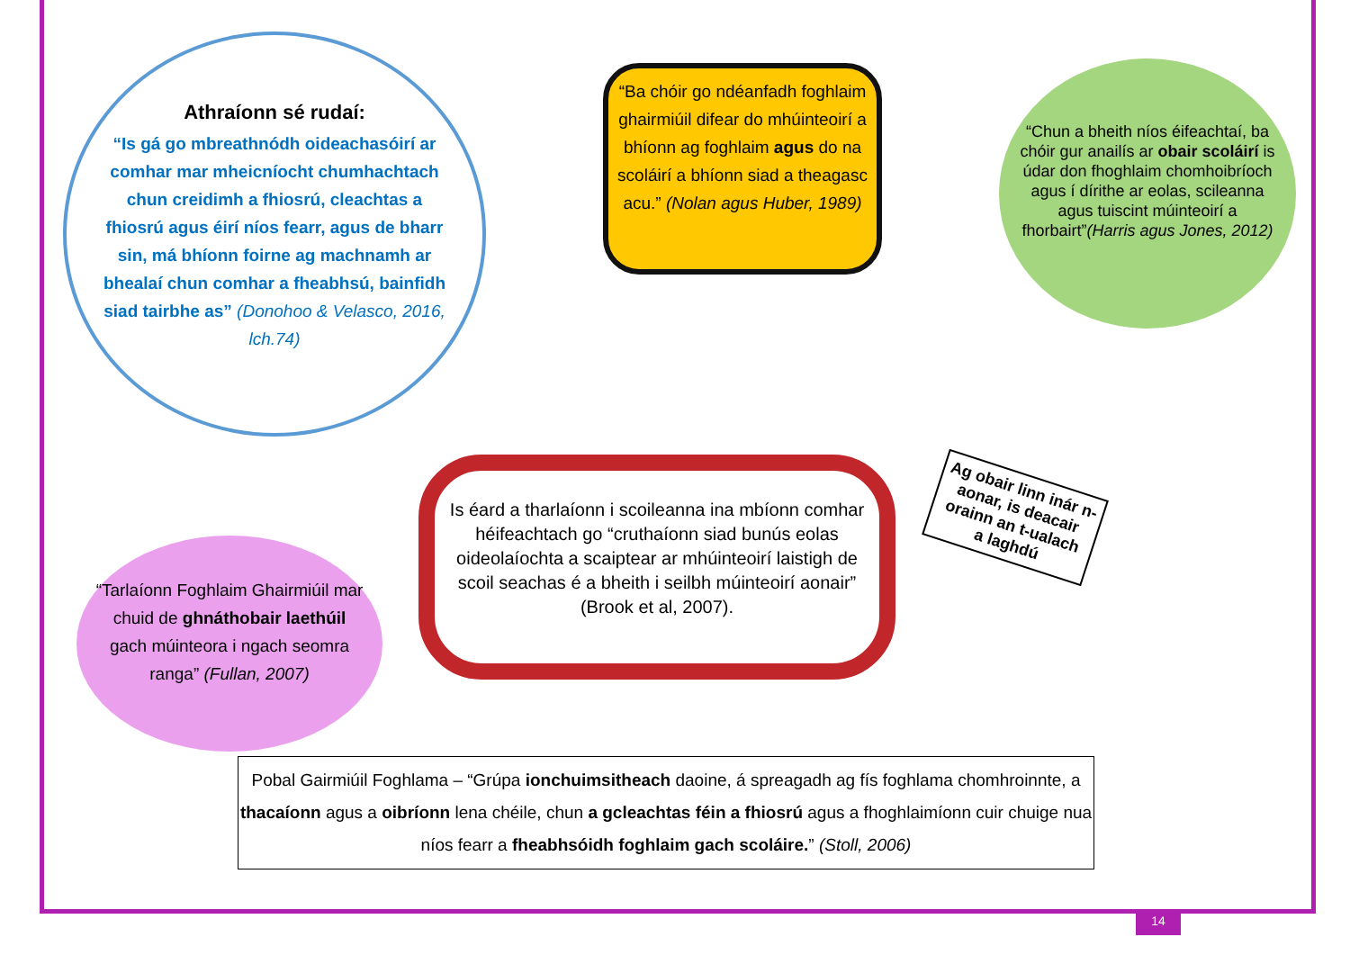Athraíonn sé rudaí:
“Is gá go mbreathnódh oideachasóirí ar comhar mar mheicníocht chumhachtach chun creidimh a fhiosrú, cleachtas a fhiosrú agus éirí níos fearr, agus de bharr sin, má bhíonn foirne ag machnamh ar bhealaí chun comhar a fheabhsú, bainfidh siad tairbhe as” (Donohoo & Velasco, 2016, lch.74)
“Ba chóir go ndéanfadh foghlaim ghairmiúil difear do mhúinteoirí a bhíonn ag foghlaim agus do na scoláirí a bhíonn siad a theagasc acu.” (Nolan agus Huber, 1989)
“Chun a bheith níos éifeachtaí, ba chóir gur anailís ar obair scoláirí is údar don fhoghlaim chomhoibríoch agus í dírithe ar eolas, scileanna agus tuiscint múinteoirí a fhorbairt”(Harris agus Jones, 2012)
“Tarlaíonn Foghlaim Ghairmiúil mar chuid de ghnáthobair laethúil gach múinteora i ngach seomra ranga” (Fullan, 2007)
Is éard a tharlaíonn i scoileanna ina mbíonn comhar héifeachtach go “cruthaíonn siad bunús eolas oideolaíochta a scaiptear ar mhúinteoirí laistigh de scoil seachas é a bheith i seilbh múinteoirí aonair” (Brook et al, 2007).
Ag obair linn inár n-aonar, is deacair orainn an t-ualach a laghdú
Pobal Gairmiúil Foghlama – “Grúpa ionchuimsitheach daoine, á spreagadh ag fís foghlama chomhroinnte, a thacaíonn agus a oibríonn lena chéile, chun a gcleachtas féin a fhiosrú agus a fhoghlaimíonn cuir chuige nua níos fearr a fheabhsóidh foghlaim gach scoláire.” (Stoll, 2006)
14